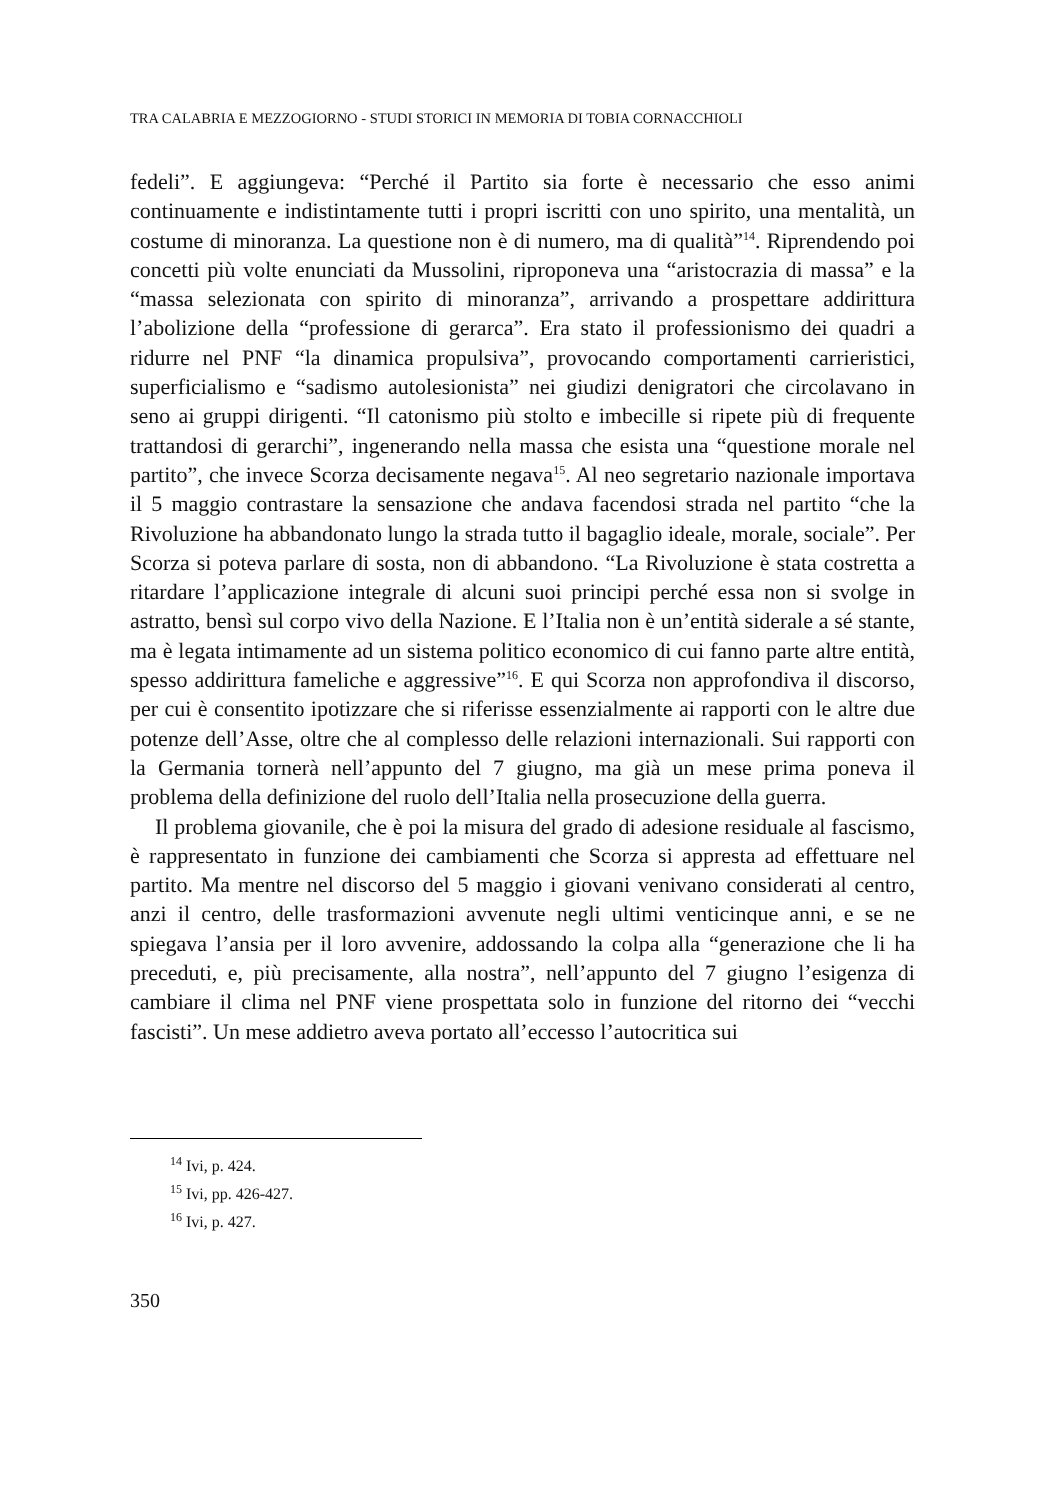TRA CALABRIA E MEZZOGIORNO - STUDI STORICI IN MEMORIA DI TOBIA CORNACCHIOLI
fedeli”. E aggiungeva: “Perché il Partito sia forte è necessario che esso animi continuamente e indistintamente tutti i propri iscritti con uno spirito, una mentalità, un costume di minoranza. La questione non è di numero, ma di qualità”<sup>14</sup>. Riprendendo poi concetti più volte enunciati da Mussolini, riproponeva una “aristocrazia di massa” e la “massa selezionata con spirito di minoranza”, arrivando a prospettare addirittura l’abolizione della “professione di gerarca”. Era stato il professionismo dei quadri a ridurre nel PNF “la dinamica propulsiva”, provocando comportamenti carrieristici, superficialismo e “sadismo autolesionista” nei giudizi denigratori che circolavano in seno ai gruppi dirigenti. “Il catonismo più stolto e imbecille si ripete più di frequente trattandosi di gerarchi”, ingenerando nella massa che esista una “questione morale nel partito”, che invece Scorza decisamente negava<sup>15</sup>. Al neo segretario nazionale importava il 5 maggio contrastare la sensazione che andava facendosi strada nel partito “che la Rivoluzione ha abbandonato lungo la strada tutto il bagaglio ideale, morale, sociale”. Per Scorza si poteva parlare di sosta, non di abbandono. “La Rivoluzione è stata costretta a ritardare l’applicazione integrale di alcuni suoi principi perché essa non si svolge in astratto, bensì sul corpo vivo della Nazione. E l’Italia non è un’entità siderale a sé stante, ma è legata intimamente ad un sistema politico economico di cui fanno parte altre entità, spesso addirittura fameliche e aggressive”<sup>16</sup>. E qui Scorza non approfondiva il discorso, per cui è consentito ipotizzare che si riferisse essenzialmente ai rapporti con le altre due potenze dell’Asse, oltre che al complesso delle relazioni internazionali. Sui rapporti con la Germania tornerà nell’appunto del 7 giugno, ma già un mese prima poneva il problema della definizione del ruolo dell’Italia nella prosecuzione della guerra.
Il problema giovanile, che è poi la misura del grado di adesione residuale al fascismo, è rappresentato in funzione dei cambiamenti che Scorza si appresta ad effettuare nel partito. Ma mentre nel discorso del 5 maggio i giovani venivano considerati al centro, anzi il centro, delle trasformazioni avvenute negli ultimi venticinque anni, e se ne spiegava l’ansia per il loro avvenire, addossando la colpa alla “generazione che li ha preceduti, e, più precisamente, alla nostra”, nell’appunto del 7 giugno l’esigenza di cambiare il clima nel PNF viene prospettata solo in funzione del ritorno dei “vecchi fascisti”. Un mese addietro aveva portato all’eccesso l’autocritica sui
<sup>14</sup> Ivi, p. 424.
<sup>15</sup> Ivi, pp. 426-427.
<sup>16</sup> Ivi, p. 427.
350